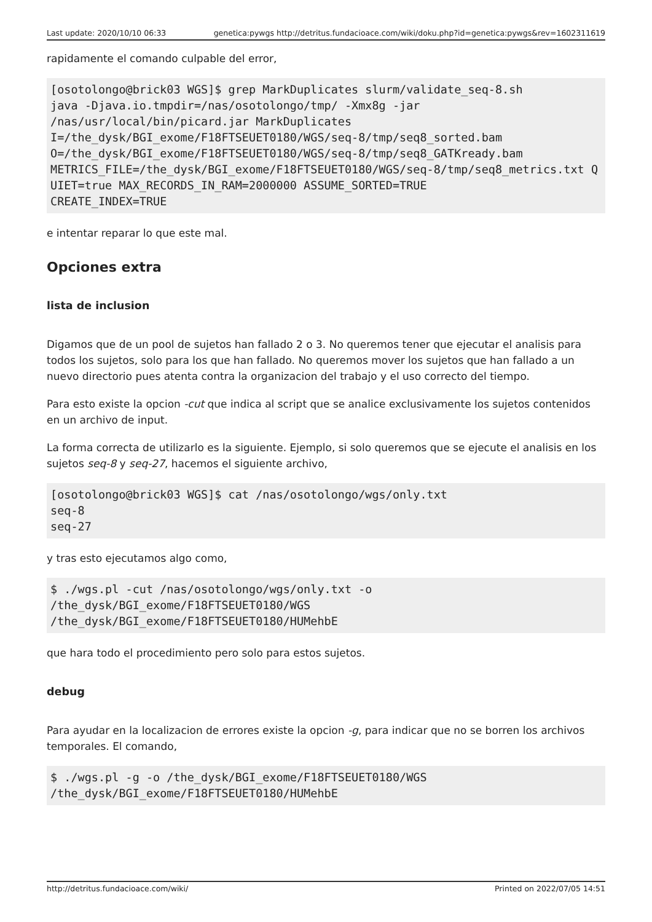Last update: 2020/10/10 06:33 genetica:pywgs http://detritus.fundacioace.com/wiki/doku.php?id=genetica:pywgs&rev=1602311619
rapidamente el comando culpable del error,
[osotolongo@brick03 WGS]$ grep MarkDuplicates slurm/validate_seq-8.sh
java -Djava.io.tmpdir=/nas/osotolongo/tmp/ -Xmx8g -jar
/nas/usr/local/bin/picard.jar MarkDuplicates
I=/the_dysk/BGI_exome/F18FTSEUET0180/WGS/seq-8/tmp/seq8_sorted.bam
O=/the_dysk/BGI_exome/F18FTSEUET0180/WGS/seq-8/tmp/seq8_GATKready.bam
METRICS_FILE=/the_dysk/BGI_exome/F18FTSEUET0180/WGS/seq-8/tmp/seq8_metrics.txt QUIET=true MAX_RECORDS_IN_RAM=2000000 ASSUME_SORTED=TRUE
CREATE_INDEX=TRUE
e intentar reparar lo que este mal.
Opciones extra
lista de inclusion
Digamos que de un pool de sujetos han fallado 2 o 3. No queremos tener que ejecutar el analisis para todos los sujetos, solo para los que han fallado. No queremos mover los sujetos que han fallado a un nuevo directorio pues atenta contra la organizacion del trabajo y el uso correcto del tiempo.
Para esto existe la opcion -cut que indica al script que se analice exclusivamente los sujetos contenidos en un archivo de input.
La forma correcta de utilizarlo es la siguiente. Ejemplo, si solo queremos que se ejecute el analisis en los sujetos seq-8 y seq-27, hacemos el siguiente archivo,
[osotolongo@brick03 WGS]$ cat /nas/osotolongo/wgs/only.txt
seq-8
seq-27
y tras esto ejecutamos algo como,
$ ./wgs.pl -cut /nas/osotolongo/wgs/only.txt -o
/the_dysk/BGI_exome/F18FTSEUET0180/WGS
/the_dysk/BGI_exome/F18FTSEUET0180/HUMehbE
que hara todo el procedimiento pero solo para estos sujetos.
debug
Para ayudar en la localizacion de errores existe la opcion -g, para indicar que no se borren los archivos temporales. El comando,
$ ./wgs.pl -g -o /the_dysk/BGI_exome/F18FTSEUET0180/WGS
/the_dysk/BGI_exome/F18FTSEUET0180/HUMehbE
http://detritus.fundacioace.com/wiki/ Printed on 2022/07/05 14:51